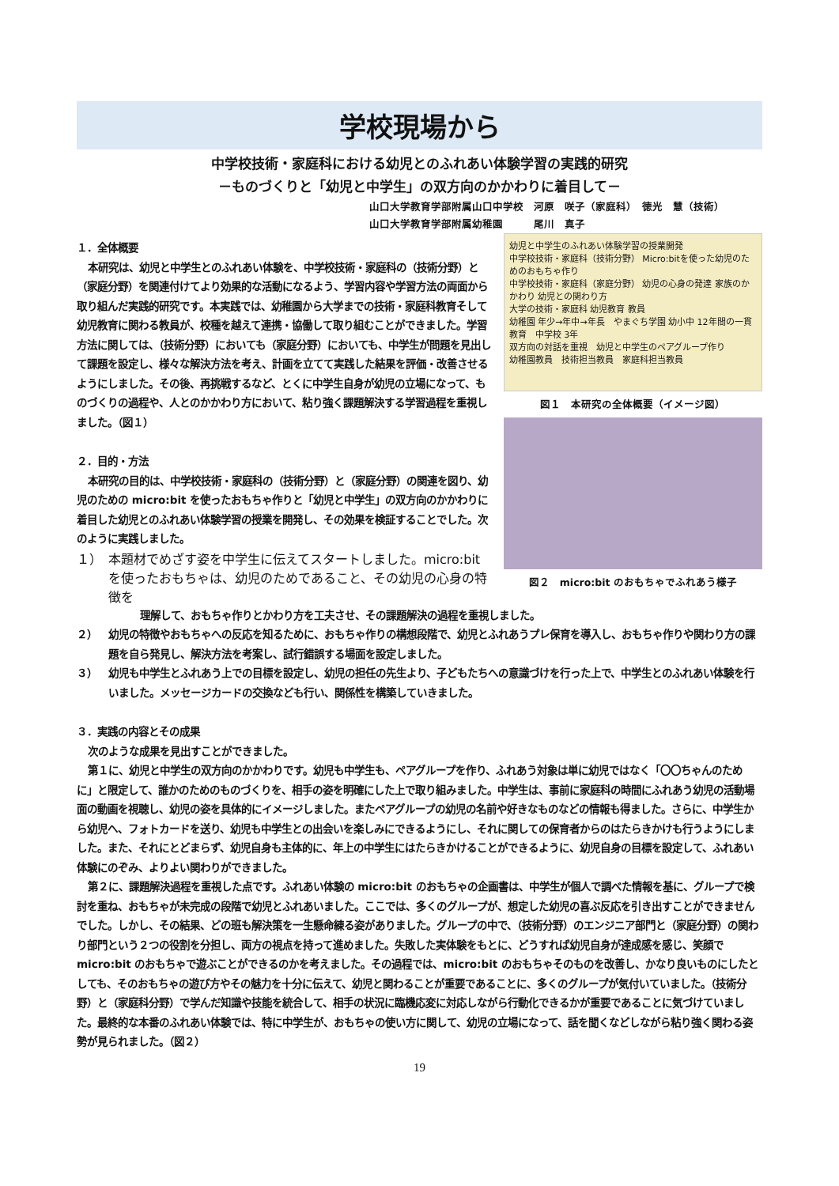学校現場から
中学校技術・家庭科における幼児とのふれあい体験学習の実践的研究
－ものづくりと「幼児と中学生」の双方向のかかわりに着目して－
山口大学教育学部附属山口中学校　河原　咲子（家庭科）　徳光　慧（技術）
山口大学教育学部附属幼稚園　　　尾川　真子
１．全体概要
本研究は、幼児と中学生とのふれあい体験を、中学校技術・家庭科の（技術分野）と（家庭分野）を関連付けてより効果的な活動になるよう、学習内容や学習方法の両面から取り組んだ実践的研究です。本実践では、幼稚園から大学までの技術・家庭科教育そして幼児教育に関わる教員が、校種を越えて連携・協働して取り組むことができました。学習方法に関しては、（技術分野）においても（家庭分野）においても、中学生が問題を見出して課題を設定し、様々な解決方法を考え、計画を立てて実践した結果を評価・改善させるようにしました。その後、再挑戦するなど、とくに中学生自身が幼児の立場になって、ものづくりの過程や、人とのかかわり方において、粘り強く課題解決する学習過程を重視しました。（図１）
２．目的・方法
本研究の目的は、中学校技術・家庭科の（技術分野）と（家庭分野）の関連を図り、幼児のための micro:bit を使ったおもちゃ作りと「幼児と中学生」の双方向のかかわりに着目した幼児とのふれあい体験学習の授業を開発し、その効果を検証することでした。次のように実践しました。
１） 本題材でめざす姿を中学生に伝えてスタートしました。micro:bit を使ったおもちゃは、幼児のためであること、その幼児の心身の特徴を
幼児と中学生のふれあい体験学習の授業開発
中学校技術・家庭科（技術分野） Micro:bitを使った幼児のためのおもちゃ作り
中学校技術・家庭科（家庭分野） 幼児の心身の発達 家族のかかわり 幼児との関わり方
大学の技術・家庭科 幼児教育 教員
幼稚園 年少→年中→年長　やまぐち学園 幼小中 12年間の一貫教育　中学校 3年
双方向の対話を重視　幼児と中学生のペアグループ作り
幼稚園教員　技術担当教員　家庭科担当教員
図１　本研究の全体概要（イメージ図）
図２　micro:bit のおもちゃでふれあう様子
理解して、おもちゃ作りとかわり方を工夫させ、その課題解決の過程を重視しました。
２） 幼児の特徴やおもちゃへの反応を知るために、おもちゃ作りの構想段階で、幼児とふれあうプレ保育を導入し、おもちゃ作りや関わり方の課題を自ら発見し、解決方法を考案し、試行錯誤する場面を設定しました。
３） 幼児も中学生とふれあう上での目標を設定し、幼児の担任の先生より、子どもたちへの意識づけを行った上で、中学生とのふれあい体験を行いました。メッセージカードの交換なども行い、関係性を構築していきました。
３．実践の内容とその成果
次のような成果を見出すことができました。
第１に、幼児と中学生の双方向のかかわりです。幼児も中学生も、ペアグループを作り、ふれあう対象は単に幼児ではなく「〇〇ちゃんのために」と限定して、誰かのためのものづくりを、相手の姿を明確にした上で取り組みました。中学生は、事前に家庭科の時間にふれあう幼児の活動場面の動画を視聴し、幼児の姿を具体的にイメージしました。またペアグループの幼児の名前や好きなものなどの情報も得ました。さらに、中学生から幼児へ、フォトカードを送り、幼児も中学生との出会いを楽しみにできるようにし、それに関しての保育者からのはたらきかけも行うようにしました。また、それにとどまらず、幼児自身も主体的に、年上の中学生にはたらきかけることができるように、幼児自身の目標を設定して、ふれあい体験にのぞみ、よりよい関わりができました。
第２に、課題解決過程を重視した点です。ふれあい体験の micro:bit のおもちゃの企画書は、中学生が個人で調べた情報を基に、グループで検討を重ね、おもちゃが未完成の段階で幼児とふれあいました。ここでは、多くのグループが、想定した幼児の喜ぶ反応を引き出すことができませんでした。しかし、その結果、どの班も解決策を一生懸命練る姿がありました。グループの中で、（技術分野）のエンジニア部門と（家庭分野）の関わり部門という２つの役割を分担し、両方の視点を持って進めました。失敗した実体験をもとに、どうすれば幼児自身が達成感を感じ、笑顔で micro:bit のおもちゃで遊ぶことができるのかを考えました。その過程では、micro:bit のおもちゃそのものを改善し、かなり良いものにしたとしても、そのおもちゃの遊び方やその魅力を十分に伝えて、幼児と関わることが重要であることに、多くのグループが気付いていました。（技術分野）と（家庭科分野）で学んだ知識や技能を統合して、相手の状況に臨機応変に対応しながら行動化できるかが重要であることに気づけていました。最終的な本番のふれあい体験では、特に中学生が、おもちゃの使い方に関して、幼児の立場になって、話を聞くなどしながら粘り強く関わる姿勢が見られました。（図２）
19